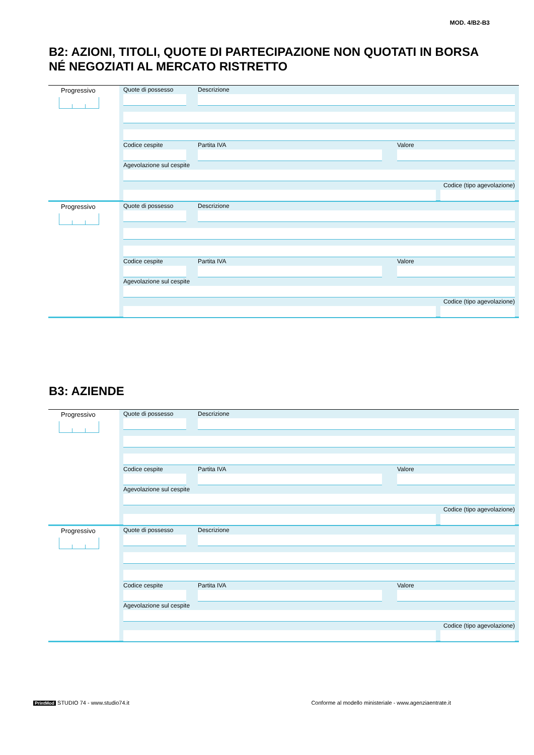MOD. 4/B2-B3
B2: AZIONI, TITOLI, QUOTE DI PARTECIPAZIONE NON QUOTATI IN BORSA
NÉ NEGOZIATI AL MERCATO RISTRETTO
Progressivo
Quote di possesso Descrizione
Codice cespite Partita IVA Valore
Agevolazione sul cespite
Codice (tipo agevolazione)
Progressivo
Quote di possesso Descrizione
Codice cespite Partita IVA Valore
Agevolazione sul cespite
Codice (tipo agevolazione)
B3: AZIENDE
Progressivo
Quote di possesso Descrizione
Codice cespite Partita IVA Valore
Agevolazione sul cespite
Codice (tipo agevolazione)
Progressivo
Quote di possesso Descrizione
Codice cespite Partita IVA Valore
Agevolazione sul cespite
Codice (tipo agevolazione)
PrintMod STUDIO 74 - www.studio74.it Conforme al modello ministeriale - www.agenziaentrate.it